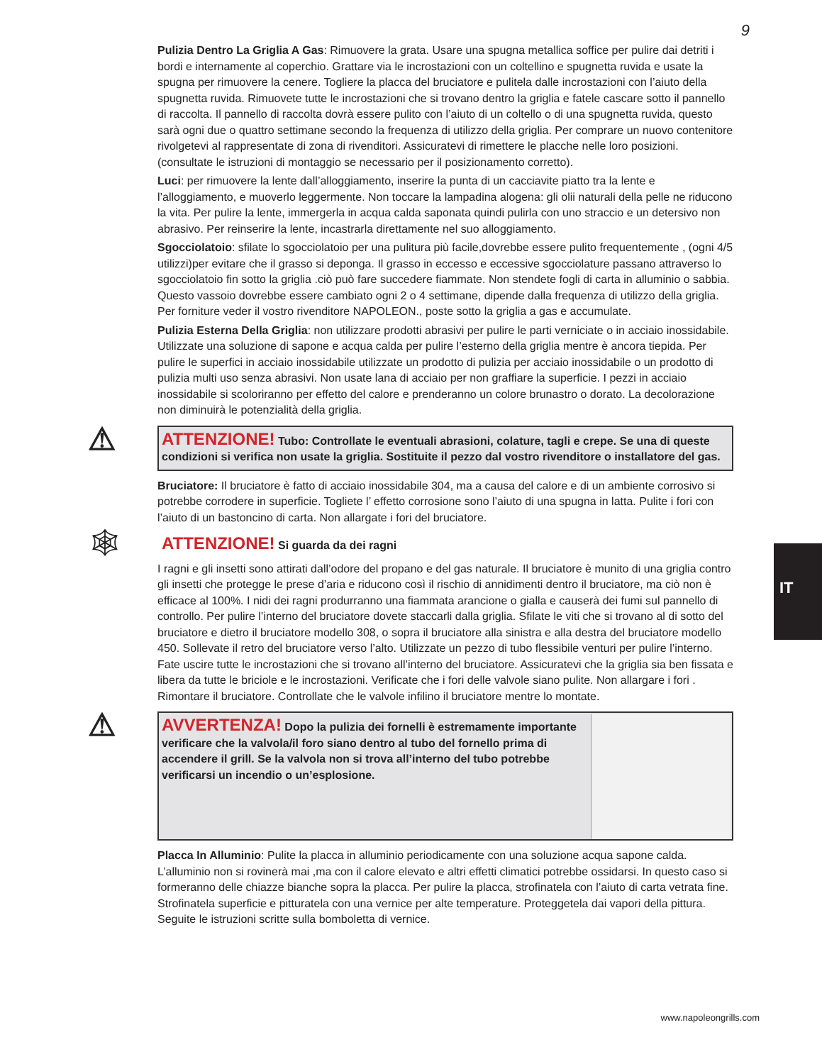9
Pulizia Dentro La Griglia A Gas: Rimuovere la grata. Usare una spugna metallica soffice per pulire dai detriti i bordi e internamente al coperchio. Grattare via le incrostazioni con un coltellino e spugnetta ruvida e usate la spugna per rimuovere la cenere. Togliere la placca del bruciatore e pulitela dalle incrostazioni con l’aiuto della spugnetta ruvida. Rimuovete tutte le incrostazioni che si trovano dentro la griglia e fatele cascare sotto il pannello di raccolta. Il pannello di raccolta dovrà essere pulito con l’aiuto di un coltello o di una spugnetta ruvida, questo sarà ogni due o quattro settimane secondo la frequenza di utilizzo della griglia. Per comprare un nuovo contenitore rivolgetevi al rappresentate di zona di rivenditori. Assicuratevi di rimettere le placche nelle loro posizioni. (consultate le istruzioni di montaggio se necessario per il posizionamento corretto).
Luci: per rimuovere la lente dall’alloggiamento, inserire la punta di un cacciavite piatto tra la lente e l’alloggiamento, e muoverlo leggermente. Non toccare la lampadina alogena: gli olii naturali della pelle ne riducono la vita. Per pulire la lente, immergerla in acqua calda saponata quindi pulirla con uno straccio e un detersivo non abrasivo. Per reinserire la lente, incastrarla direttamente nel suo alloggiamento.
Sgocciolatoio: sfilate lo sgocciolatoio per una pulitura più facile,dovrebbe essere pulito frequentemente , (ogni 4/5 utilizzi)per evitare che il grasso si deponga. Il grasso in eccesso e eccessive sgocciolature passano attraverso lo sgocciolatoio fin sotto la griglia .ciò può fare succedere fiammate. Non stendete fogli di carta in alluminio o sabbia. Questo vassoio dovrebbe essere cambiato ogni 2 o 4 settimane, dipende dalla frequenza di utilizzo della griglia. Per forniture veder il vostro rivenditore NAPOLEON., poste sotto la griglia a gas e accumulate.
Pulizia Esterna Della Griglia: non utilizzare prodotti abrasivi per pulire le parti verniciate o in acciaio inossidabile. Utilizzate una soluzione di sapone e acqua calda per pulire l’esterno della griglia mentre è ancora tiepida. Per pulire le superfici in acciaio inossidabile utilizzate un prodotto di pulizia per acciaio inossidabile o un prodotto di pulizia multi uso senza abrasivi. Non usate lana di acciaio per non graffiare la superficie. I pezzi in acciaio inossidabile si scoloriranno per effetto del calore e prenderanno un colore brunastro o dorato. La decolorazione non diminuirà le potenzialità della griglia.
⚠ ATTENZIONE! Tubo: Controllate le eventuali abrasioni, colature, tagli e crepe. Se una di queste condizioni si verifica non usate la griglia. Sostituite il pezzo dal vostro rivenditore o installatore del gas.
Bruciatore: Il bruciatore è fatto di acciaio inossidabile 304, ma a causa del calore e di un ambiente corrosivo si potrebbe corrodere in superficie. Togliete l’ effetto corrosione sono l’aiuto di una spugna in latta. Pulite i fori con l’aiuto di un bastoncino di carta. Non allargate i fori del bruciatore.
🕸 ATTENZIONE! Si guarda da dei ragni
I ragni e gli insetti sono attirati dall’odore del propano e del gas naturale. Il bruciatore è munito di una griglia contro gli insetti che protegge le prese d’aria e riducono così il rischio di annidimenti dentro il bruciatore, ma ciò non è efficace al 100%. I nidi dei ragni produrranno una fiammata arancione o gialla e causerà dei fumi sul pannello di controllo. Per pulire l’interno del bruciatore dovete staccarli dalla griglia. Sfilate le viti che si trovano al di sotto del bruciatore e dietro il bruciatore modello 308, o sopra il bruciatore alla sinistra e alla destra del bruciatore modello 450. Sollevate il retro del bruciatore verso l’alto. Utilizzate un pezzo di tubo flessibile venturi per pulire l’interno. Fate uscire tutte le incrostazioni che si trovano all’interno del bruciatore. Assicuratevi che la griglia sia ben fissata e libera da tutte le briciole e le incrostazioni. Verificate che i fori delle valvole siano pulite. Non allargare i fori . Rimontare il bruciatore. Controllate che le valvole infilino il bruciatore mentre lo montate.
⚠
AVVERTENZA! Dopo la pulizia dei fornelli è estremamente importante verificare che la valvola/il foro siano dentro al tubo del fornello prima di accendere il grill. Se la valvola non si trova all’interno del tubo potrebbe verificarsi un incendio o un’esplosione.
Placca In Alluminio: Pulite la placca in alluminio periodicamente con una soluzione acqua sapone calda. L’alluminio non si rovinerà mai ,ma con il calore elevato e altri effetti climatici potrebbe ossidarsi. In questo caso si formeranno delle chiazze bianche sopra la placca. Per pulire la placca, strofinatela con l’aiuto di carta vetrata fine. Strofinatela superficie e pitturatela con una vernice per alte temperature. Proteggetela dai vapori della pittura. Seguite le istruzioni scritte sulla bomboletta di vernice.
IT
www.napoleongrills.com